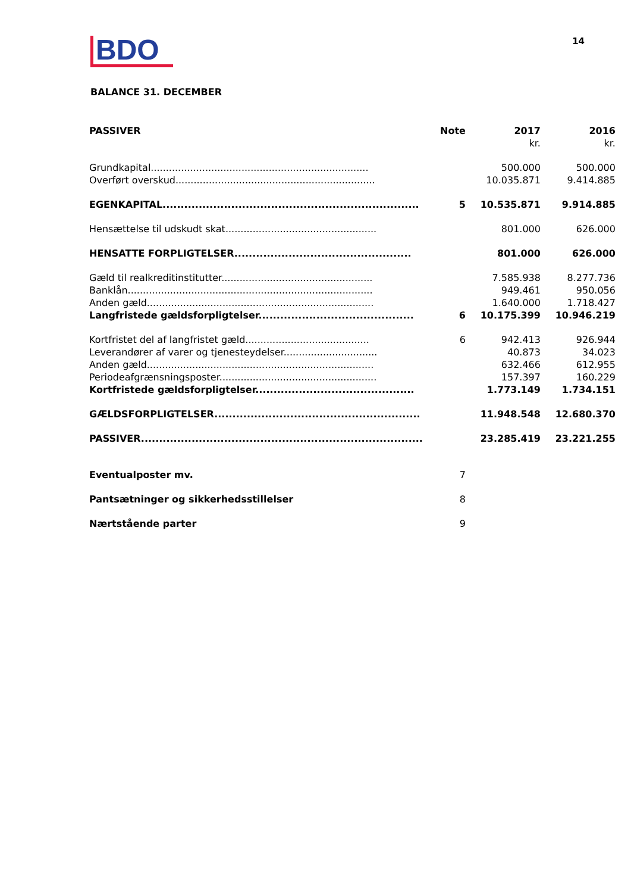BDO
14
BALANCE 31. DECEMBER
| PASSIVER | Note | 2017 | 2016 |
| --- | --- | --- | --- |
| | | kr. | kr. |
| Grundkapital........................................................................ | | 500.000 | 500.000 |
| Overført overskud.................................................................. | | 10.035.871 | 9.414.885 |
| EGENKAPITAL....................................................................... | 5 | 10.535.871 | 9.914.885 |
| Hensættelse til udskudt skat.................................................. | | 801.000 | 626.000 |
| HENSATTE FORPLIGTELSER................................................. | | 801.000 | 626.000 |
| Gæld til realkreditinstitutter.................................................. | | 7.585.938 | 8.277.736 |
| Banklån................................................................................. | | 949.461 | 950.056 |
| Anden gæld........................................................................... | | 1.640.000 | 1.718.427 |
| Langfristede gældsforpligtelser........................................... | 6 | 10.175.399 | 10.946.219 |
| Kortfristet del af langfristet gæld......................................... | 6 | 942.413 | 926.944 |
| Leverandører af varer og tjenesteydelser............................... | | 40.873 | 34.023 |
| Anden gæld........................................................................... | | 632.466 | 612.955 |
| Periodeafgrænsningsposter.................................................... | | 157.397 | 160.229 |
| Kortfristede gældsforpligtelser............................................ | | 1.773.149 | 1.734.151 |
| GÆLDSFORPLIGTELSER......................................................... | | 11.948.548 | 12.680.370 |
| PASSIVER.............................................................................. | | 23.285.419 | 23.221.255 |
| Eventualposter mv. | 7 | | |
| Pantsætninger og sikkerhedsstillelser | 8 | | |
| Nærtstående parter | 9 | | |